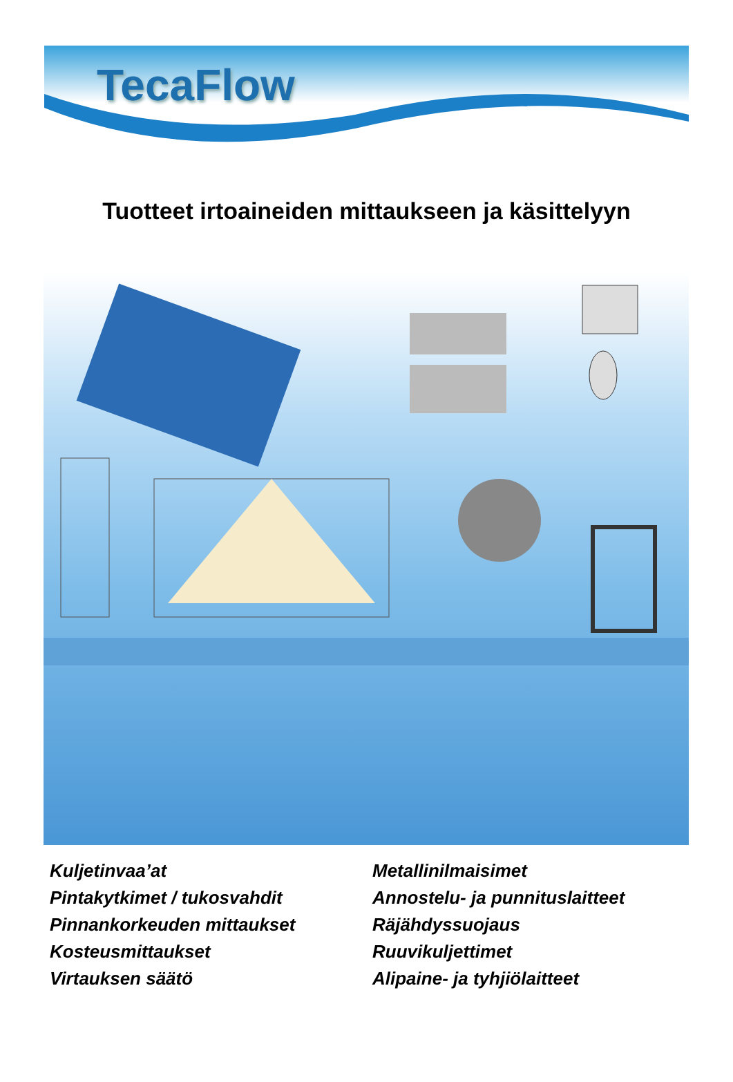TecaFlow
Tuotteet irtoaineiden mittaukseen ja käsittelyyn
Kuljetinvaa’at
Pintakytkimet / tukosvahdit
Pinnankorkeuden mittaukset
Kosteusmittaukset
Virtauksen säätö
Metallinilmaisimet
Annostelu- ja punnituslaitteet
Räjähdyssuojaus
Ruuvikuljettimet
Alipaine- ja tyhjiölaitteet